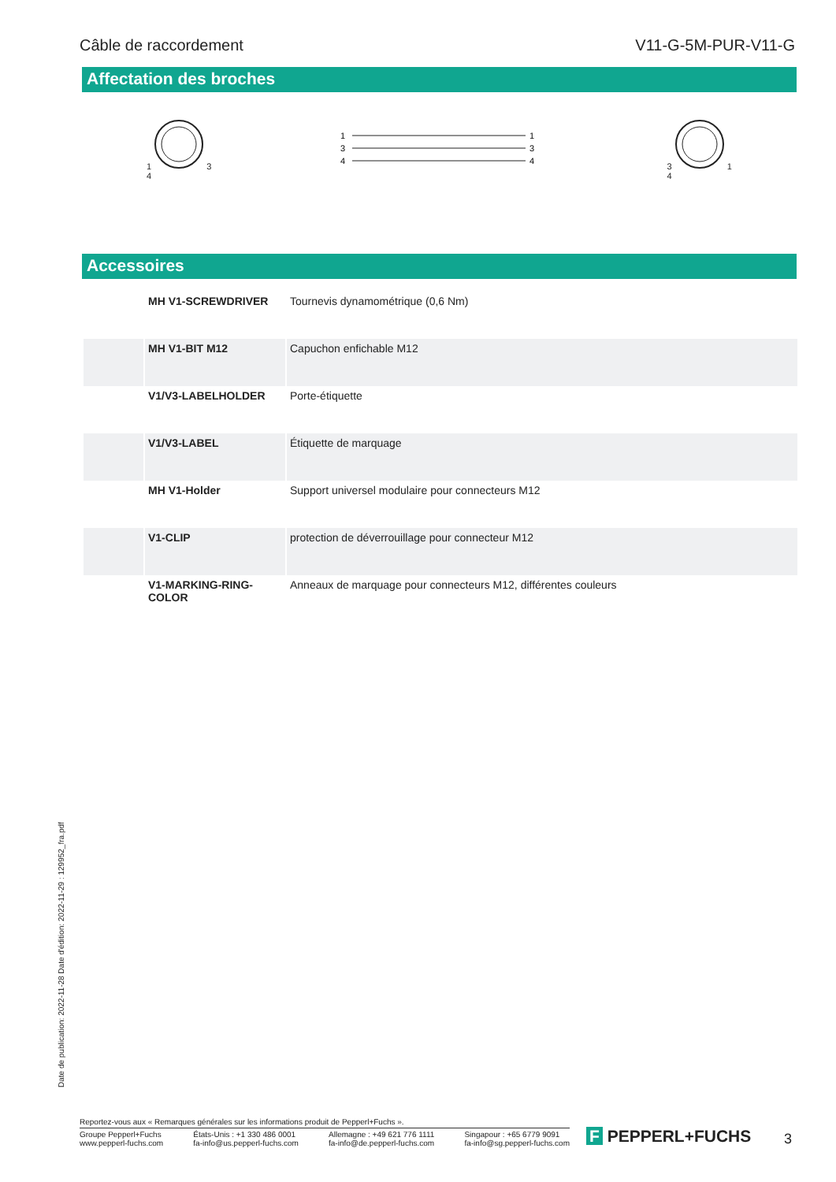Câble de raccordement V11-G-5M-PUR-V11-G
Affectation des broches
1 3
4
1
3
4
1
3
4
3 1
4
Accessoires
| | MH V1-SCREWDRIVER | Tournevis dynamométrique (0,6 Nm) |
| | MH V1-BIT M12 | Capuchon enfichable M12 |
| | V1/V3-LABELHOLDER | Porte-étiquette |
| | V1/V3-LABEL | Étiquette de marquage |
| | MH V1-Holder | Support universel modulaire pour connecteurs M12 |
| | V1-CLIP | protection de déverrouillage pour connecteur M12 |
| | V1-MARKING-RING-COLOR | Anneaux de marquage pour connecteurs M12, différentes couleurs |
Date de publication: 2022-11-28 Date d'édition: 2022-11-29 : 129952_fra.pdf
Reportez-vous aux « Remarques générales sur les informations produit de Pepperl+Fuchs ».
Groupe Pepperl+Fuchs
www.pepperl-fuchs.com États-Unis : +1 330 486 0001
fa-info@us.pepperl-fuchs.com Allemagne : +49 621 776 1111
fa-info@de.pepperl-fuchs.com Singapour : +65 6779 9091
fa-info@sg.pepperl-fuchs.com
F PEPPERL+FUCHS 3